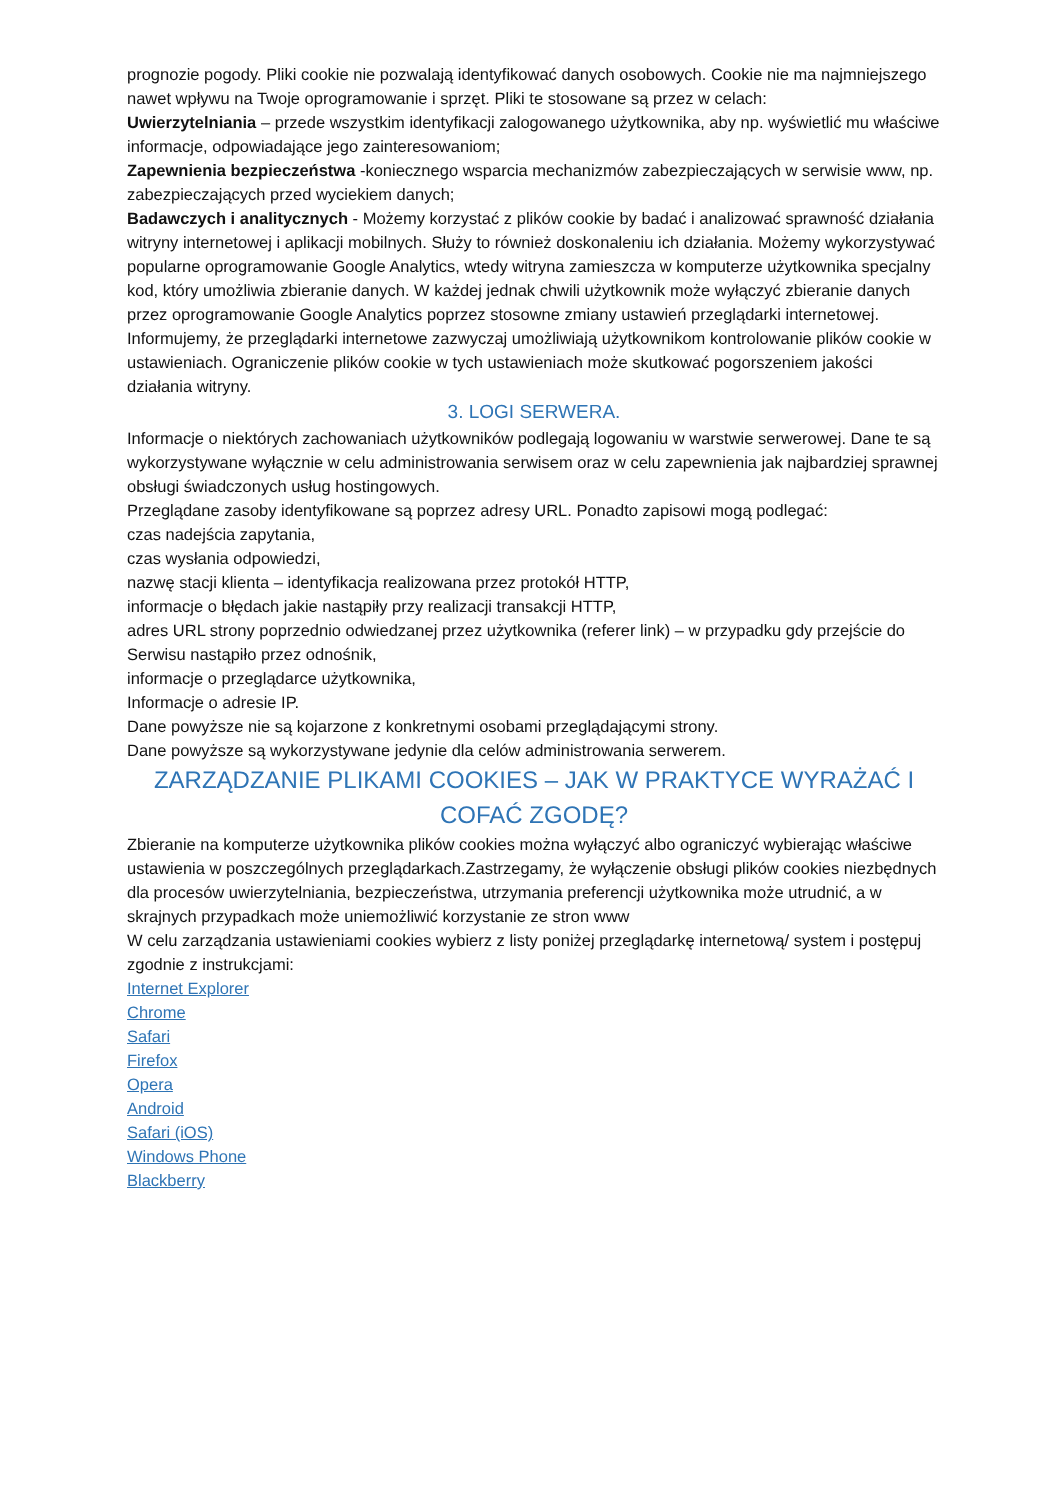prognozie pogody. Pliki cookie nie pozwalają identyfikować danych osobowych. Cookie nie ma najmniejszego nawet wpływu na Twoje oprogramowanie i sprzęt. Pliki te stosowane są przez w celach:
Uwierzytelniania – przede wszystkim identyfikacji zalogowanego użytkownika, aby np. wyświetlić mu właściwe informacje, odpowiadające jego zainteresowaniom;
Zapewnienia bezpieczeństwa -koniecznego wsparcia mechanizmów zabezpieczających w serwisie www, np. zabezpieczających przed wyciekiem danych;
Badawczych i analitycznych - Możemy korzystać z plików cookie by badać i analizować sprawność działania witryny internetowej i aplikacji mobilnych. Służy to również doskonaleniu ich działania. Możemy wykorzystywać popularne oprogramowanie Google Analytics, wtedy witryna zamieszcza w komputerze użytkownika specjalny kod, który umożliwia zbieranie danych. W każdej jednak chwili użytkownik może wyłączyć zbieranie danych przez oprogramowanie Google Analytics poprzez stosowne zmiany ustawień przeglądarki internetowej.
Informujemy, że przeglądarki internetowe zazwyczaj umożliwiają użytkownikom kontrolowanie plików cookie w ustawieniach. Ograniczenie plików cookie w tych ustawieniach może skutkować pogorszeniem jakości działania witryny.
3. LOGI SERWERA.
Informacje o niektórych zachowaniach użytkowników podlegają logowaniu w warstwie serwerowej. Dane te są wykorzystywane wyłącznie w celu administrowania serwisem oraz w celu zapewnienia jak najbardziej sprawnej obsługi świadczonych usług hostingowych.
Przeglądane zasoby identyfikowane są poprzez adresy URL. Ponadto zapisowi mogą podlegać:
czas nadejścia zapytania,
czas wysłania odpowiedzi,
nazwę stacji klienta – identyfikacja realizowana przez protokół HTTP,
informacje o błędach jakie nastąpiły przy realizacji transakcji HTTP,
adres URL strony poprzednio odwiedzanej przez użytkownika (referer link) – w przypadku gdy przejście do Serwisu nastąpiło przez odnośnik,
informacje o przeglądarce użytkownika,
Informacje o adresie IP.
Dane powyższe nie są kojarzone z konkretnymi osobami przeglądającymi strony.
Dane powyższe są wykorzystywane jedynie dla celów administrowania serwerem.
ZARZĄDZANIE PLIKAMI COOKIES – JAK W PRAKTYCE WYRAŻAĆ I COFAĆ ZGODĘ?
Zbieranie na komputerze użytkownika plików cookies można wyłączyć albo ograniczyć wybierając właściwe ustawienia w poszczególnych przeglądarkach.Zastrzegamy, że wyłączenie obsługi plików cookies niezbędnych dla procesów uwierzytelniania, bezpieczeństwa, utrzymania preferencji użytkownika może utrudnić, a w skrajnych przypadkach może uniemożliwić korzystanie ze stron www
W celu zarządzania ustawieniami cookies wybierz z listy poniżej przeglądarkę internetową/ system i postępuj zgodnie z instrukcjami:
Internet Explorer
Chrome
Safari
Firefox
Opera
Android
Safari (iOS)
Windows Phone
Blackberry